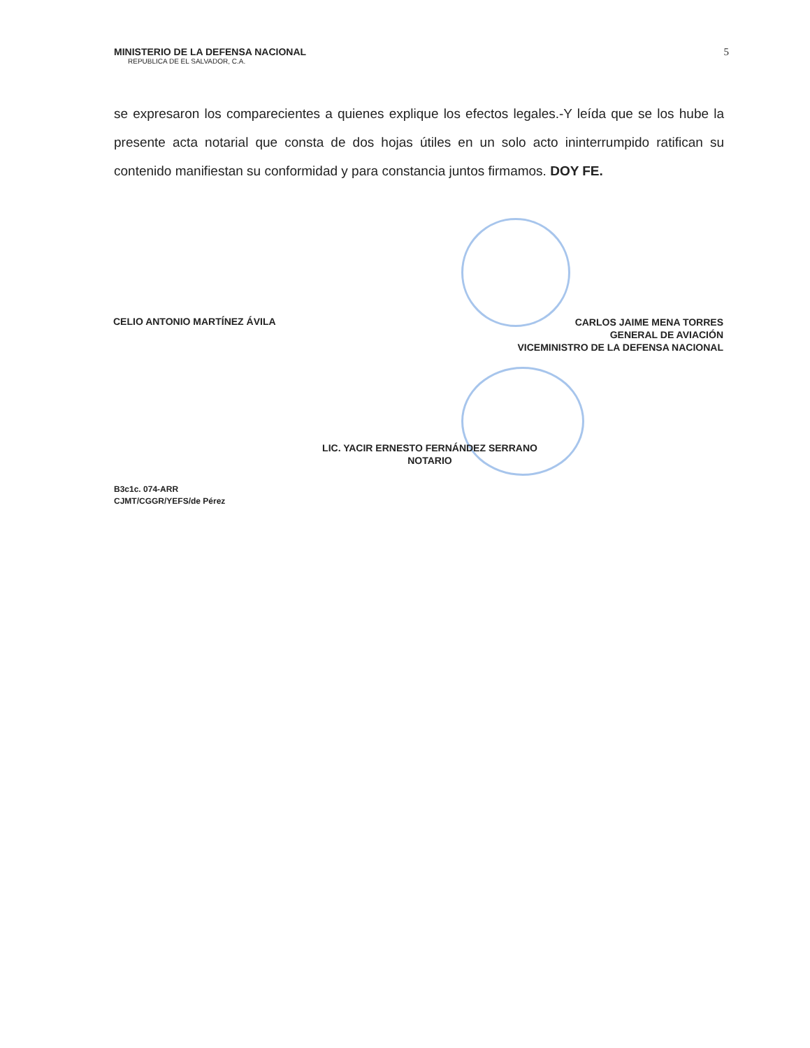MINISTERIO DE LA DEFENSA NACIONAL
REPUBLICA DE EL SALVADOR, C.A.
5
se expresaron los comparecientes a quienes explique los efectos legales.-Y leída que se los hube la presente acta notarial que consta de dos hojas útiles en un solo acto ininterrumpido ratifican su contenido manifiestan su conformidad y para constancia juntos firmamos. DOY FE.
CELIO ANTONIO MARTÍNEZ ÁVILA
CARLOS JAIME MENA TORRES
GENERAL DE AVIACIÓN
VICEMINISTRO DE LA DEFENSA NACIONAL
LIC. YACIR ERNESTO FERNÁNDEZ SERRANO
NOTARIO
B3c1c. 074-ARR
CJMT/CGGR/YEFS/de Pérez